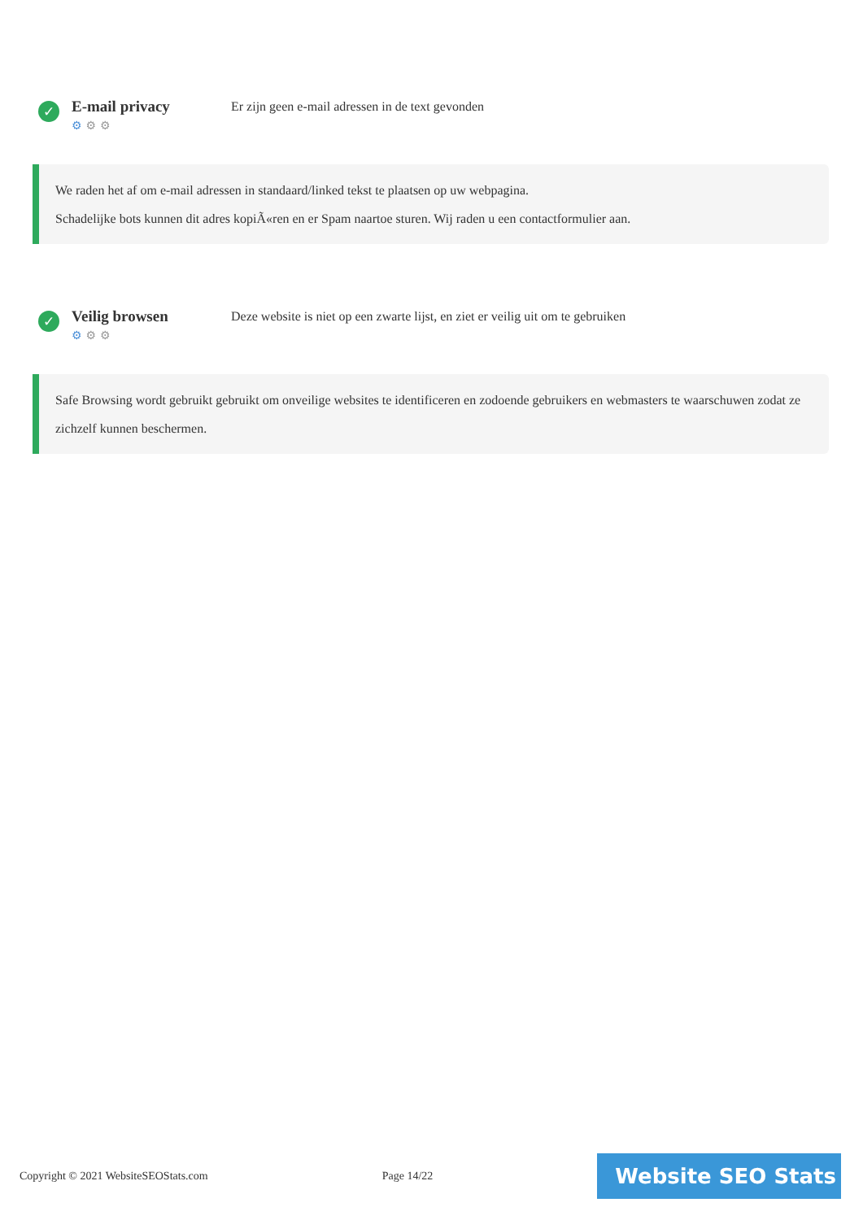✓
E-mail privacy
⚙ ⚙ ⚙
Er zijn geen e-mail adressen in de text gevonden
We raden het af om e-mail adressen in standaard/linked tekst te plaatsen op uw webpagina.
Schadelijke bots kunnen dit adres kopiÃ«ren en er Spam naartoe sturen. Wij raden u een contactformulier aan.
✓
Veilig browsen
⚙ ⚙ ⚙
Deze website is niet op een zwarte lijst, en ziet er veilig uit om te gebruiken
Safe Browsing wordt gebruikt gebruikt om onveilige websites te identificeren en zodoende gebruikers en webmasters te waarschuwen zodat ze zichzelf kunnen beschermen.
Copyright © 2021 WebsiteSEOStats.com Page 14/22
Website SEO Stats